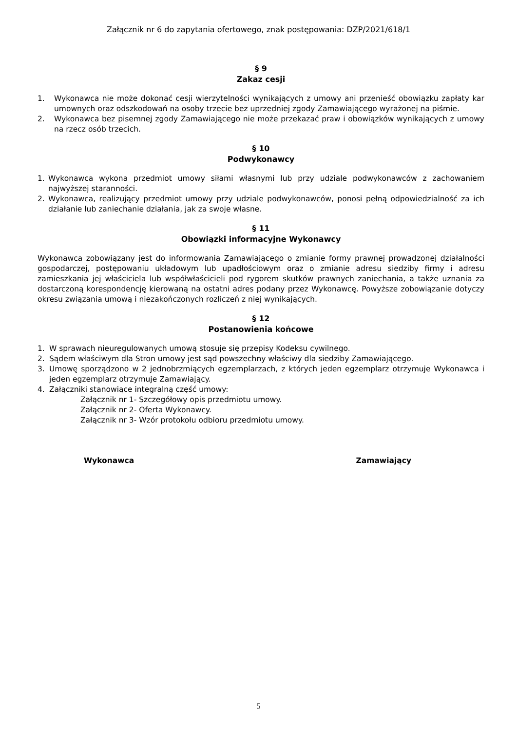Załącznik nr 6 do zapytania ofertowego, znak postępowania: DZP/2021/618/1
§ 9
Zakaz cesji
1. Wykonawca nie może dokonać cesji wierzytelności wynikających z umowy ani przenieść obowiązku zapłaty kar umownych oraz odszkodowań na osoby trzecie bez uprzedniej zgody Zamawiającego wyrażonej na piśmie.
2. Wykonawca bez pisemnej zgody Zamawiającego nie może przekazać praw i obowiązków wynikających z umowy na rzecz osób trzecich.
§ 10
Podwykonawcy
1. Wykonawca wykona przedmiot umowy siłami własnymi lub przy udziale podwykonawców z zachowaniem najwyższej staranności.
2. Wykonawca, realizujący przedmiot umowy przy udziale podwykonawców, ponosi pełną odpowiedzialność za ich działanie lub zaniechanie działania, jak za swoje własne.
§ 11
Obowiązki informacyjne Wykonawcy
Wykonawca zobowiązany jest do informowania Zamawiającego o zmianie formy prawnej prowadzonej działalności gospodarczej, postępowaniu układowym lub upadłościowym oraz o zmianie adresu siedziby firmy i adresu zamieszkania jej właściciela lub współwłaścicieli pod rygorem skutków prawnych zaniechania, a także uznania za dostarczoną korespondencję kierowaną na ostatni adres podany przez Wykonawcę. Powyższe zobowiązanie dotyczy okresu związania umową i niezakończonych rozliczeń z niej wynikających.
§ 12
Postanowienia końcowe
1. W sprawach nieuregulowanych umową stosuje się przepisy Kodeksu cywilnego.
2. Sądem właściwym dla Stron umowy jest sąd powszechny właściwy dla siedziby Zamawiającego.
3. Umowę sporządzono w 2 jednobrzmiących egzemplarzach, z których jeden egzemplarz otrzymuje Wykonawca i jeden egzemplarz otrzymuje Zamawiający.
4. Załączniki stanowiące integralną część umowy:
Załącznik nr 1- Szczegółowy opis przedmiotu umowy.
Załącznik nr 2- Oferta Wykonawcy.
Załącznik nr 3- Wzór protokołu odbioru przedmiotu umowy.
Wykonawca Zamawiający
5